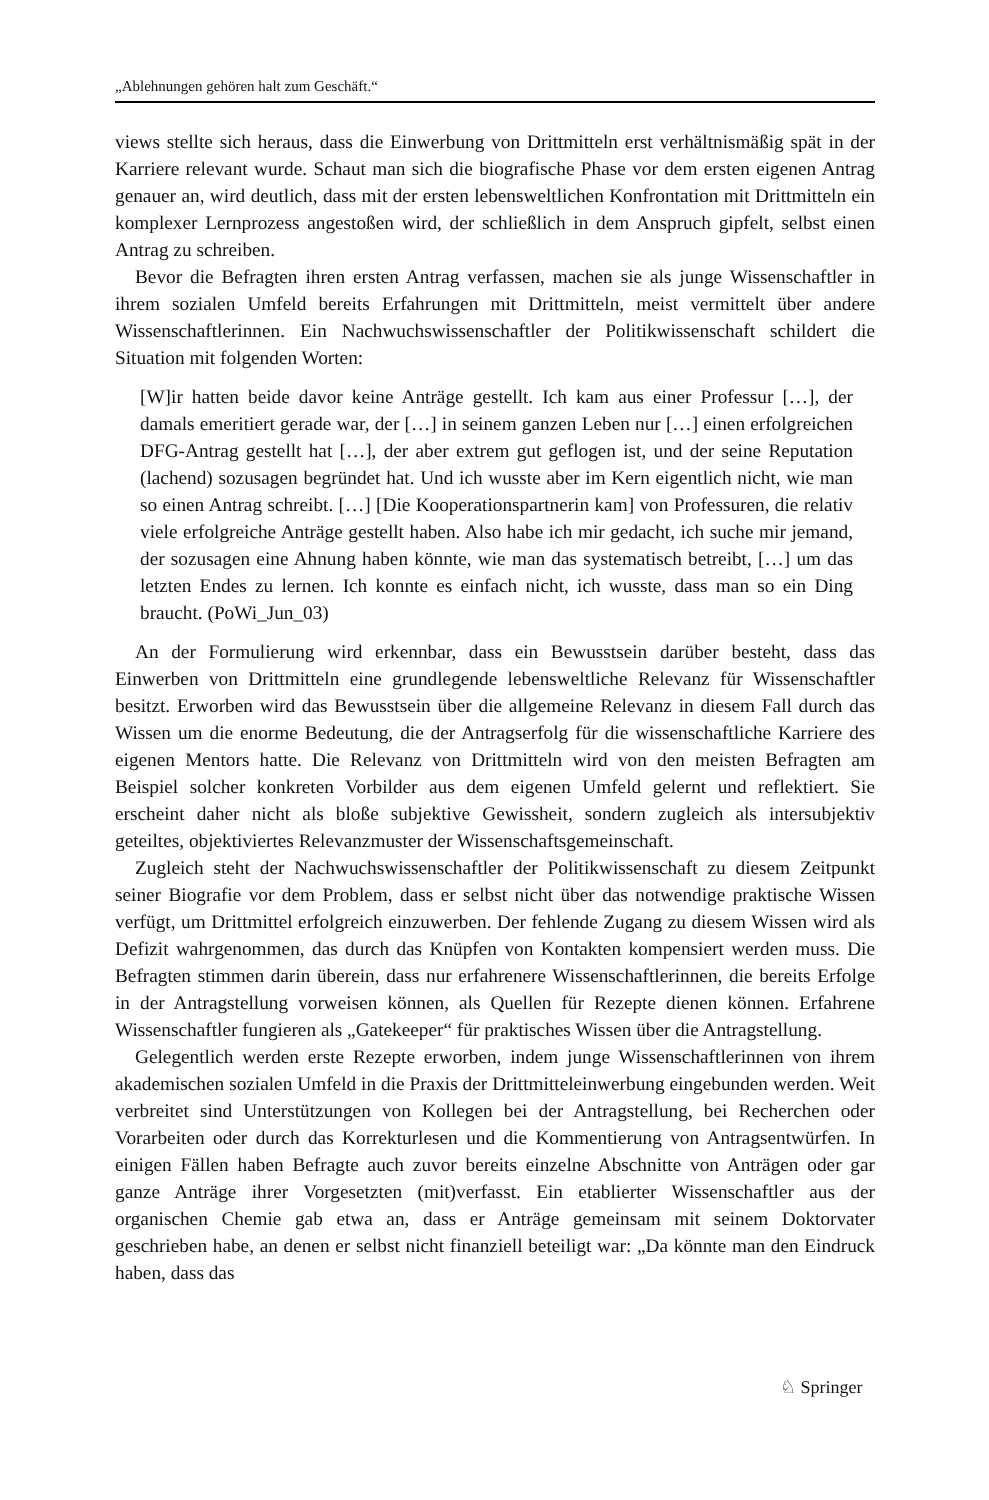„Ablehnungen gehören halt zum Geschäft.“
views stellte sich heraus, dass die Einwerbung von Drittmitteln erst verhältnismäßig spät in der Karriere relevant wurde. Schaut man sich die biografische Phase vor dem ersten eigenen Antrag genauer an, wird deutlich, dass mit der ersten lebensweltlichen Konfrontation mit Drittmitteln ein komplexer Lernprozess angestoßen wird, der schließlich in dem Anspruch gipfelt, selbst einen Antrag zu schreiben.
Bevor die Befragten ihren ersten Antrag verfassen, machen sie als junge Wissenschaftler in ihrem sozialen Umfeld bereits Erfahrungen mit Drittmitteln, meist vermittelt über andere Wissenschaftlerinnen. Ein Nachwuchswissenschaftler der Politikwissenschaft schildert die Situation mit folgenden Worten:
[W]ir hatten beide davor keine Anträge gestellt. Ich kam aus einer Professur […], der damals emeritiert gerade war, der […] in seinem ganzen Leben nur […] einen erfolgreichen DFG-Antrag gestellt hat […], der aber extrem gut geflogen ist, und der seine Reputation (lachend) sozusagen begründet hat. Und ich wusste aber im Kern eigentlich nicht, wie man so einen Antrag schreibt. […] [Die Kooperationspartnerin kam] von Professuren, die relativ viele erfolgreiche Anträge gestellt haben. Also habe ich mir gedacht, ich suche mir jemand, der sozusagen eine Ahnung haben könnte, wie man das systematisch betreibt, […] um das letzten Endes zu lernen. Ich konnte es einfach nicht, ich wusste, dass man so ein Ding braucht. (PoWi_Jun_03)
An der Formulierung wird erkennbar, dass ein Bewusstsein darüber besteht, dass das Einwerben von Drittmitteln eine grundlegende lebensweltliche Relevanz für Wissenschaftler besitzt. Erworben wird das Bewusstsein über die allgemeine Relevanz in diesem Fall durch das Wissen um die enorme Bedeutung, die der Antragserfolg für die wissenschaftliche Karriere des eigenen Mentors hatte. Die Relevanz von Drittmitteln wird von den meisten Befragten am Beispiel solcher konkreten Vorbilder aus dem eigenen Umfeld gelernt und reflektiert. Sie erscheint daher nicht als bloße subjektive Gewissheit, sondern zugleich als intersubjektiv geteiltes, objektiviertes Relevanzmuster der Wissenschaftsgemeinschaft.
Zugleich steht der Nachwuchswissenschaftler der Politikwissenschaft zu diesem Zeitpunkt seiner Biografie vor dem Problem, dass er selbst nicht über das notwendige praktische Wissen verfügt, um Drittmittel erfolgreich einzuwerben. Der fehlende Zugang zu diesem Wissen wird als Defizit wahrgenommen, das durch das Knüpfen von Kontakten kompensiert werden muss. Die Befragten stimmen darin überein, dass nur erfahrenere Wissenschaftlerinnen, die bereits Erfolge in der Antragstellung vorweisen können, als Quellen für Rezepte dienen können. Erfahrene Wissenschaftler fungieren als „Gatekeeper“ für praktisches Wissen über die Antragstellung.
Gelegentlich werden erste Rezepte erworben, indem junge Wissenschaftlerinnen von ihrem akademischen sozialen Umfeld in die Praxis der Drittmitteleinwerbung eingebunden werden. Weit verbreitet sind Unterstützungen von Kollegen bei der Antragstellung, bei Recherchen oder Vorarbeiten oder durch das Korrekturlesen und die Kommentierung von Antragsentwürfen. In einigen Fällen haben Befragte auch zuvor bereits einzelne Abschnitte von Anträgen oder gar ganze Anträge ihrer Vorgesetzten (mit)verfasst. Ein etablierter Wissenschaftler aus der organischen Chemie gab etwa an, dass er Anträge gemeinsam mit seinem Doktorvater geschrieben habe, an denen er selbst nicht finanziell beteiligt war: „Da könnte man den Eindruck haben, dass das
♘ Springer